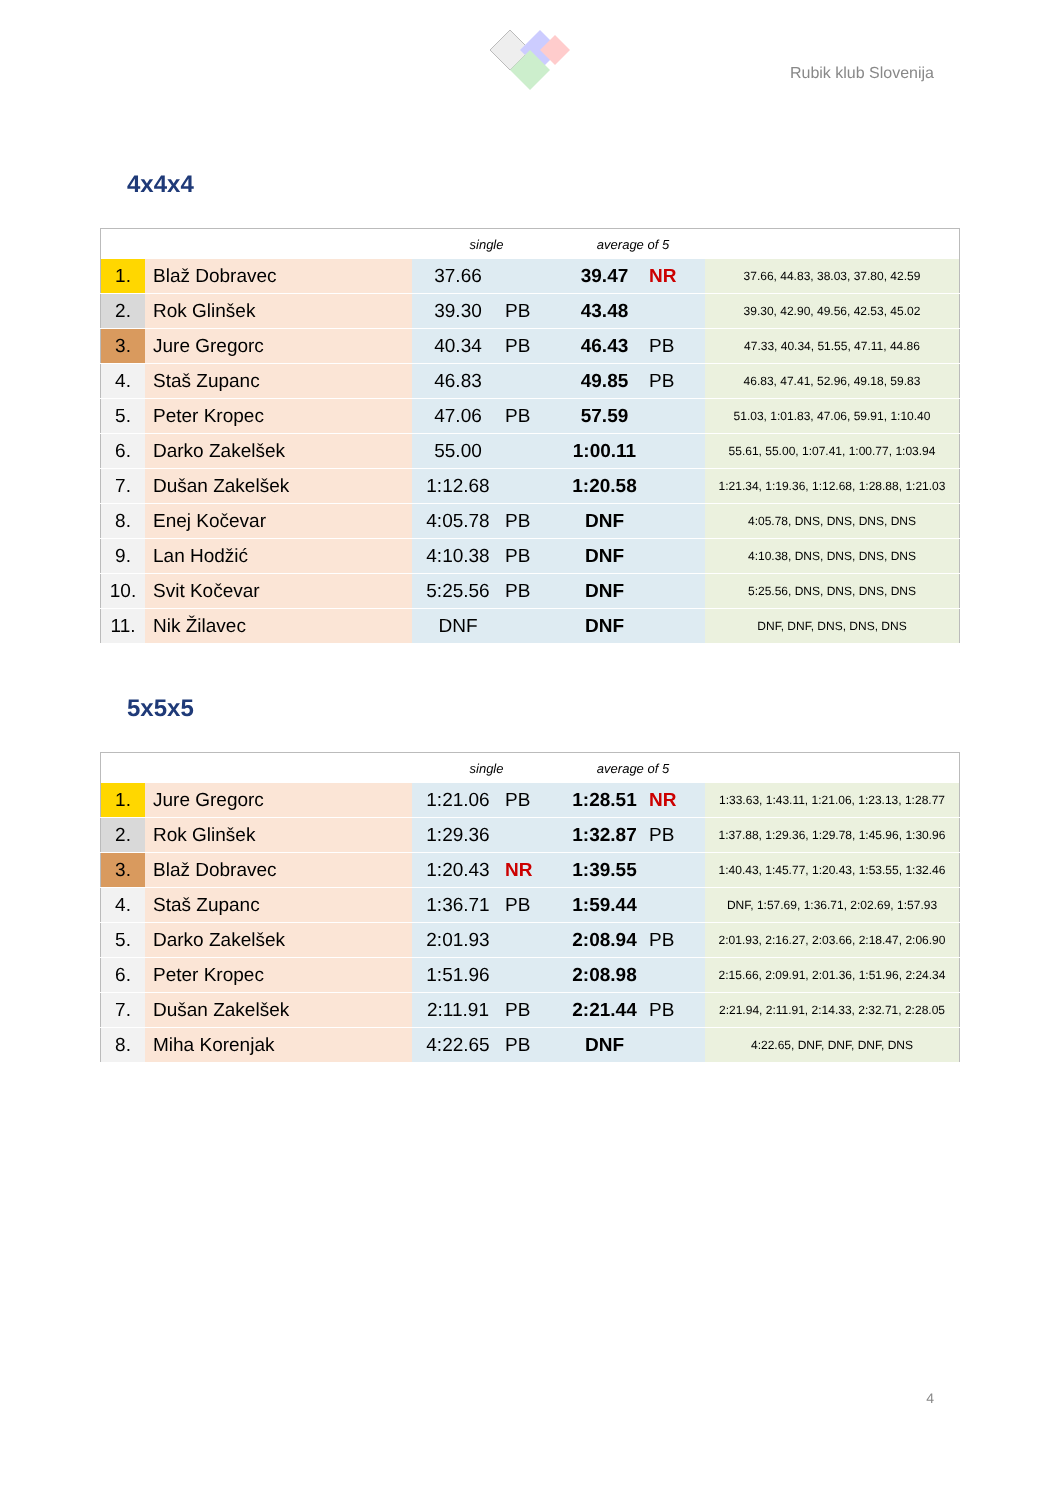Rubik klub Slovenija
4x4x4
| | | single | | average of 5 | | |
| --- | --- | --- | --- | --- | --- | --- |
| 1. | Blaž Dobravec | 37.66 | | 39.47 | NR | 37.66, 44.83, 38.03, 37.80, 42.59 |
| 2. | Rok Glinšek | 39.30 | PB | 43.48 | | 39.30, 42.90, 49.56, 42.53, 45.02 |
| 3. | Jure Gregorc | 40.34 | PB | 46.43 | PB | 47.33, 40.34, 51.55, 47.11, 44.86 |
| 4. | Staš Zupanc | 46.83 | | 49.85 | PB | 46.83, 47.41, 52.96, 49.18, 59.83 |
| 5. | Peter Kropec | 47.06 | PB | 57.59 | | 51.03, 1:01.83, 47.06, 59.91, 1:10.40 |
| 6. | Darko Zakelšek | 55.00 | | 1:00.11 | | 55.61, 55.00, 1:07.41, 1:00.77, 1:03.94 |
| 7. | Dušan Zakelšek | 1:12.68 | | 1:20.58 | | 1:21.34, 1:19.36, 1:12.68, 1:28.88, 1:21.03 |
| 8. | Enej Kočevar | 4:05.78 | PB | DNF | | 4:05.78, DNS, DNS, DNS, DNS |
| 9. | Lan Hodžić | 4:10.38 | PB | DNF | | 4:10.38, DNS, DNS, DNS, DNS |
| 10. | Svit Kočevar | 5:25.56 | PB | DNF | | 5:25.56, DNS, DNS, DNS, DNS |
| 11. | Nik Žilavec | DNF | | DNF | | DNF, DNF, DNS, DNS, DNS |
5x5x5
| | | single | | average of 5 | | |
| --- | --- | --- | --- | --- | --- | --- |
| 1. | Jure Gregorc | 1:21.06 | PB | 1:28.51 | NR | 1:33.63, 1:43.11, 1:21.06, 1:23.13, 1:28.77 |
| 2. | Rok Glinšek | 1:29.36 | | 1:32.87 | PB | 1:37.88, 1:29.36, 1:29.78, 1:45.96, 1:30.96 |
| 3. | Blaž Dobravec | 1:20.43 | NR | 1:39.55 | | 1:40.43, 1:45.77, 1:20.43, 1:53.55, 1:32.46 |
| 4. | Staš Zupanc | 1:36.71 | PB | 1:59.44 | | DNF, 1:57.69, 1:36.71, 2:02.69, 1:57.93 |
| 5. | Darko Zakelšek | 2:01.93 | | 2:08.94 | PB | 2:01.93, 2:16.27, 2:03.66, 2:18.47, 2:06.90 |
| 6. | Peter Kropec | 1:51.96 | | 2:08.98 | | 2:15.66, 2:09.91, 2:01.36, 1:51.96, 2:24.34 |
| 7. | Dušan Zakelšek | 2:11.91 | PB | 2:21.44 | PB | 2:21.94, 2:11.91, 2:14.33, 2:32.71, 2:28.05 |
| 8. | Miha Korenjak | 4:22.65 | PB | DNF | | 4:22.65, DNF, DNF, DNF, DNS |
4